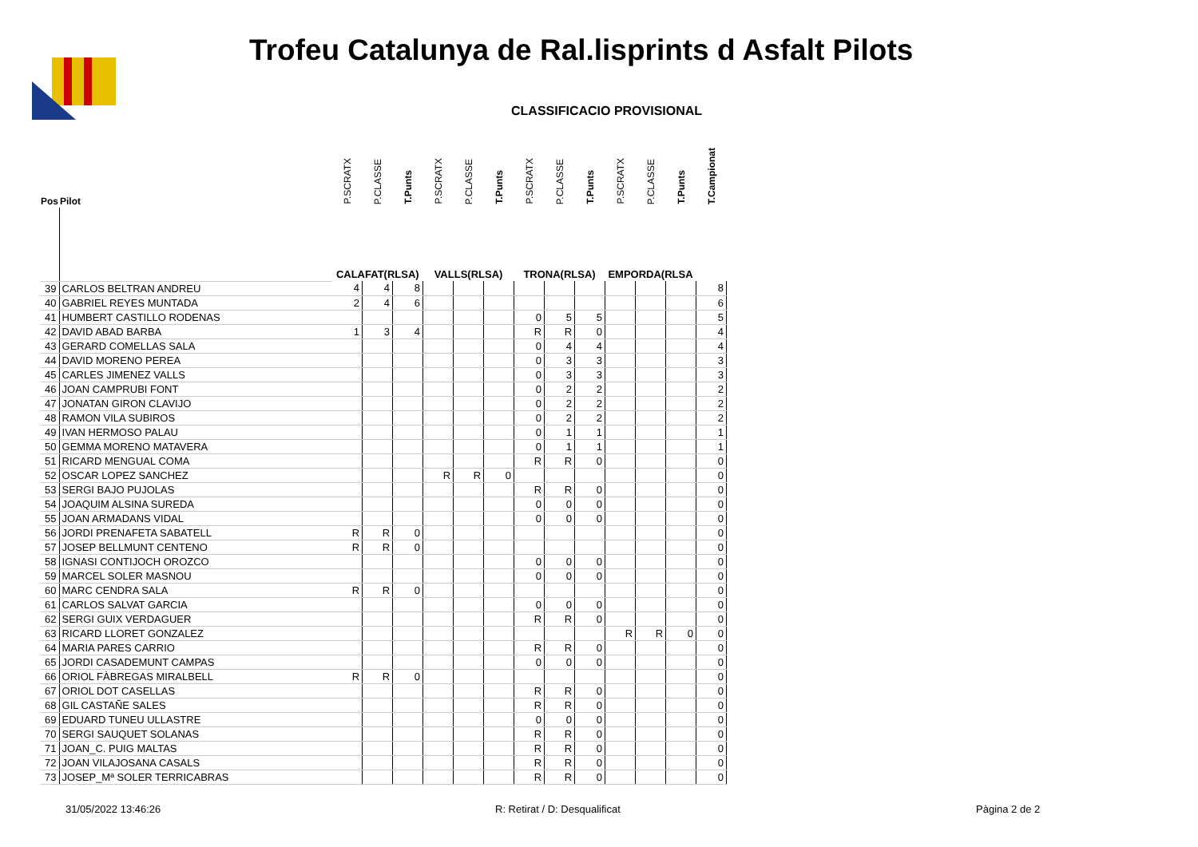Trofeu Catalunya de Ral.lisprints d Asfalt Pilots
CLASSIFICACIO PROVISIONAL
| Pos | Pilot | P.SCRATX | P.CLASSE | T.Punts | P.SCRATX | P.CLASSE | T.Punts | P.SCRATX | P.CLASSE | T.Punts | P.SCRATX | P.CLASSE | T.Punts | T.Campionat |
| --- | --- | --- | --- | --- | --- | --- | --- | --- | --- | --- | --- | --- | --- | --- |
| | | CALAFAT(RLSA) | | | VALLS(RLSA) | | | TRONA(RLSA) | | | EMPORDA(RLSA | | | |
| 39 | CARLOS BELTRAN ANDREU | 4 | 4 | 8 | | | | | | | | | | 8 |
| 40 | GABRIEL REYES MUNTADA | 2 | 4 | 6 | | | | | | | | | | 6 |
| 41 | HUMBERT CASTILLO RODENAS | | | | | | | 0 | 5 | 5 | | | | 5 |
| 42 | DAVID ABAD BARBA | 1 | 3 | 4 | | | | R | R | 0 | | | | 4 |
| 43 | GERARD COMELLAS SALA | | | | | | | 0 | 4 | 4 | | | | 4 |
| 44 | DAVID MORENO PEREA | | | | | | | 0 | 3 | 3 | | | | 3 |
| 45 | CARLES JIMENEZ VALLS | | | | | | | 0 | 3 | 3 | | | | 3 |
| 46 | JOAN CAMPRUBI FONT | | | | | | | 0 | 2 | 2 | | | | 2 |
| 47 | JONATAN GIRON CLAVIJO | | | | | | | 0 | 2 | 2 | | | | 2 |
| 48 | RAMON VILA SUBIROS | | | | | | | 0 | 2 | 2 | | | | 2 |
| 49 | IVAN HERMOSO PALAU | | | | | | | 0 | 1 | 1 | | | | 1 |
| 50 | GEMMA MORENO MATAVERA | | | | | | | 0 | 1 | 1 | | | | 1 |
| 51 | RICARD MENGUAL COMA | | | | | | | R | R | 0 | | | | 0 |
| 52 | OSCAR LOPEZ SANCHEZ | | | | R | R | 0 | | | | | | | 0 |
| 53 | SERGI BAJO PUJOLAS | | | | | | | R | R | 0 | | | | 0 |
| 54 | JOAQUIM ALSINA SUREDA | | | | | | | 0 | 0 | 0 | | | | 0 |
| 55 | JOAN ARMADANS VIDAL | | | | | | | 0 | 0 | 0 | | | | 0 |
| 56 | JORDI PRENAFETA SABATELL | R | R | 0 | | | | | | | | | | 0 |
| 57 | JOSEP BELLMUNT CENTENO | R | R | 0 | | | | | | | | | | 0 |
| 58 | IGNASI CONTIJOCH OROZCO | | | | | | | 0 | 0 | 0 | | | | 0 |
| 59 | MARCEL SOLER MASNOU | | | | | | | 0 | 0 | 0 | | | | 0 |
| 60 | MARC CENDRA SALA | R | R | 0 | | | | | | | | | | 0 |
| 61 | CARLOS SALVAT GARCIA | | | | | | | 0 | 0 | 0 | | | | 0 |
| 62 | SERGI GUIX VERDAGUER | | | | | | | R | R | 0 | | | | 0 |
| 63 | RICARD LLORET GONZALEZ | | | | | | | | | | R | R | 0 | 0 |
| 64 | MARIA PARES CARRIO | | | | | | | R | R | 0 | | | | 0 |
| 65 | JORDI CASADEMUNT CAMPAS | | | | | | | 0 | 0 | 0 | | | | 0 |
| 66 | ORIOL FÀBREGAS MIRALBELL | R | R | 0 | | | | | | | | | | 0 |
| 67 | ORIOL DOT CASELLAS | | | | | | | R | R | 0 | | | | 0 |
| 68 | GIL CASTAÑE SALES | | | | | | | R | R | 0 | | | | 0 |
| 69 | EDUARD TUNEU ULLASTRE | | | | | | | 0 | 0 | 0 | | | | 0 |
| 70 | SERGI SAUQUET SOLANAS | | | | | | | R | R | 0 | | | | 0 |
| 71 | JOAN_C. PUIG MALTAS | | | | | | | R | R | 0 | | | | 0 |
| 72 | JOAN VILAJOSANA CASALS | | | | | | | R | R | 0 | | | | 0 |
| 73 | JOSEP_Mª SOLER TERRICABRAS | | | | | | | R | R | 0 | | | | 0 |
31/05/2022 13:46:26 R: Retirat / D: Desqualificat Pàgina 2 de 2